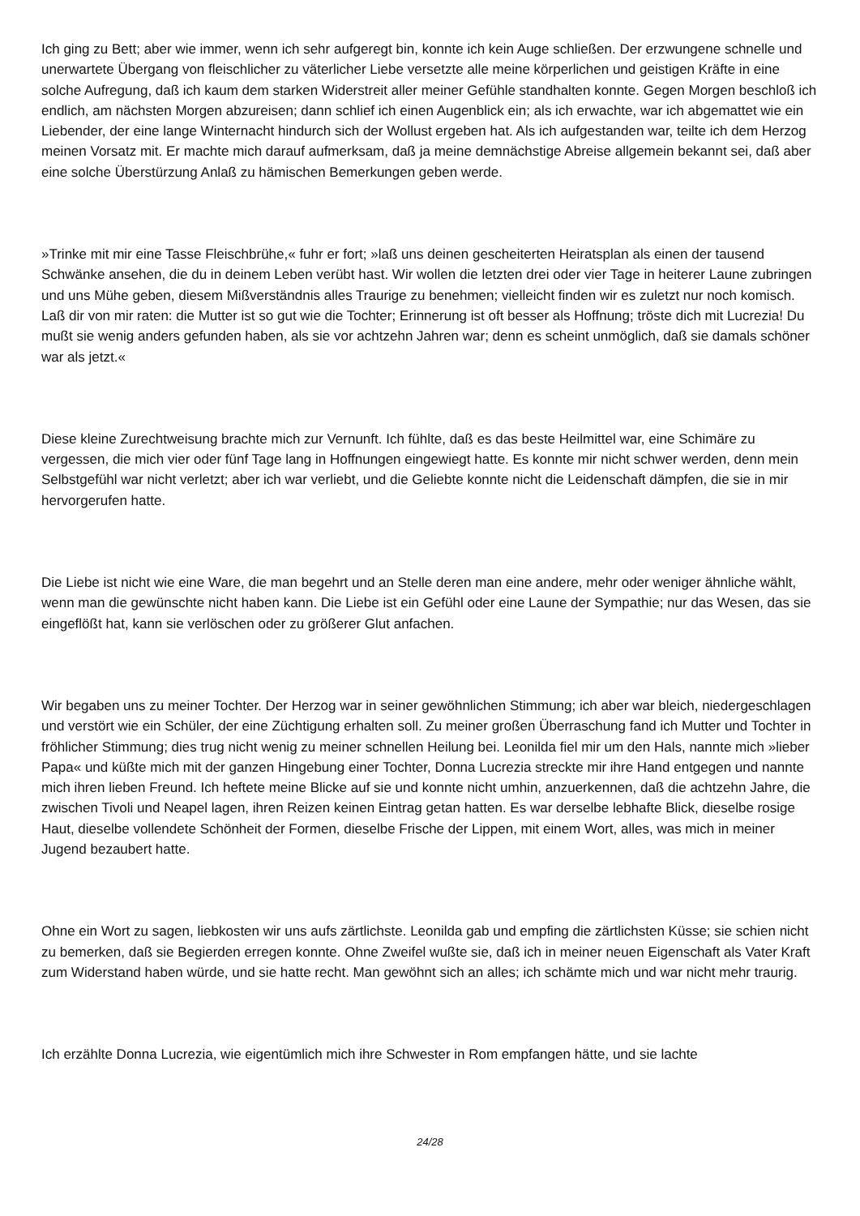Ich ging zu Bett; aber wie immer, wenn ich sehr aufgeregt bin, konnte ich kein Auge schließen. Der erzwungene schnelle und unerwartete Übergang von fleischlicher zu väterlicher Liebe versetzte alle meine körperlichen und geistigen Kräfte in eine solche Aufregung, daß ich kaum dem starken Widerstreit aller meiner Gefühle standhalten konnte. Gegen Morgen beschloß ich endlich, am nächsten Morgen abzureisen; dann schlief ich einen Augenblick ein; als ich erwachte, war ich abgemattet wie ein Liebender, der eine lange Winternacht hindurch sich der Wollust ergeben hat. Als ich aufgestanden war, teilte ich dem Herzog meinen Vorsatz mit. Er machte mich darauf aufmerksam, daß ja meine demnächstige Abreise allgemein bekannt sei, daß aber eine solche Überstürzung Anlaß zu hämischen Bemerkungen geben werde.
»Trinke mit mir eine Tasse Fleischbrühe,« fuhr er fort; »laß uns deinen gescheiterten Heiratsplan als einen der tausend Schwänke ansehen, die du in deinem Leben verübt hast. Wir wollen die letzten drei oder vier Tage in heiterer Laune zubringen und uns Mühe geben, diesem Mißverständnis alles Traurige zu benehmen; vielleicht finden wir es zuletzt nur noch komisch. Laß dir von mir raten: die Mutter ist so gut wie die Tochter; Erinnerung ist oft besser als Hoffnung; tröste dich mit Lucrezia! Du mußt sie wenig anders gefunden haben, als sie vor achtzehn Jahren war; denn es scheint unmöglich, daß sie damals schöner war als jetzt.«
Diese kleine Zurechtweisung brachte mich zur Vernunft. Ich fühlte, daß es das beste Heilmittel war, eine Schimäre zu vergessen, die mich vier oder fünf Tage lang in Hoffnungen eingewiegt hatte. Es konnte mir nicht schwer werden, denn mein Selbstgefühl war nicht verletzt; aber ich war verliebt, und die Geliebte konnte nicht die Leidenschaft dämpfen, die sie in mir hervorgerufen hatte.
Die Liebe ist nicht wie eine Ware, die man begehrt und an Stelle deren man eine andere, mehr oder weniger ähnliche wählt, wenn man die gewünschte nicht haben kann. Die Liebe ist ein Gefühl oder eine Laune der Sympathie; nur das Wesen, das sie eingeflößt hat, kann sie verlöschen oder zu größerer Glut anfachen.
Wir begaben uns zu meiner Tochter. Der Herzog war in seiner gewöhnlichen Stimmung; ich aber war bleich, niedergeschlagen und verstört wie ein Schüler, der eine Züchtigung erhalten soll. Zu meiner großen Überraschung fand ich Mutter und Tochter in fröhlicher Stimmung; dies trug nicht wenig zu meiner schnellen Heilung bei. Leonilda fiel mir um den Hals, nannte mich »lieber Papa« und küßte mich mit der ganzen Hingebung einer Tochter, Donna Lucrezia streckte mir ihre Hand entgegen und nannte mich ihren lieben Freund. Ich heftete meine Blicke auf sie und konnte nicht umhin, anzuerkennen, daß die achtzehn Jahre, die zwischen Tivoli und Neapel lagen, ihren Reizen keinen Eintrag getan hatten. Es war derselbe lebhafte Blick, dieselbe rosige Haut, dieselbe vollendete Schönheit der Formen, dieselbe Frische der Lippen, mit einem Wort, alles, was mich in meiner Jugend bezaubert hatte.
Ohne ein Wort zu sagen, liebkosten wir uns aufs zärtlichste. Leonilda gab und empfing die zärtlichsten Küsse; sie schien nicht zu bemerken, daß sie Begierden erregen konnte. Ohne Zweifel wußte sie, daß ich in meiner neuen Eigenschaft als Vater Kraft zum Widerstand haben würde, und sie hatte recht. Man gewöhnt sich an alles; ich schämte mich und war nicht mehr traurig.
Ich erzählte Donna Lucrezia, wie eigentümlich mich ihre Schwester in Rom empfangen hätte, und sie lachte
24/28